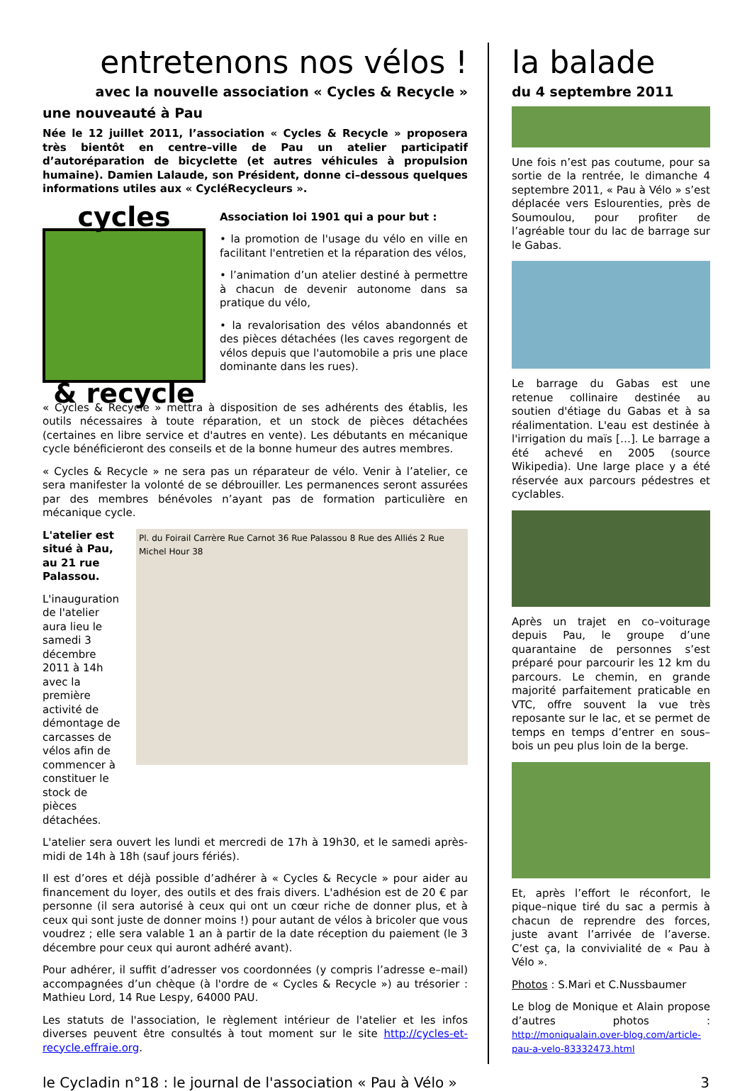entretenons nos vélos !
avec la nouvelle association « Cycles & Recycle »
une nouveauté à Pau
Née le 12 juillet 2011, l’association « Cycles & Recycle » proposera très bientôt en centre–ville de Pau un atelier participatif d’autoréparation de bicyclette (et autres véhicules à propulsion humaine). Damien Lalaude, son Président, donne ci–dessous quelques informations utiles aux « CycléRecycleurs ».
cycles
& recycle
Association loi 1901 qui a pour but :
• la promotion de l'usage du vélo en ville en facilitant l'entretien et la réparation des vélos,
• l’animation d’un atelier destiné à permettre à chacun de devenir autonome dans sa pratique du vélo,
• la revalorisation des vélos abandonnés et des pièces détachées (les caves regorgent de vélos depuis que l'automobile a pris une place dominante dans les rues).
« Cycles & Recycle » mettra à disposition de ses adhérents des établis, les outils nécessaires à toute réparation, et un stock de pièces détachées (certaines en libre service et d'autres en vente). Les débutants en mécanique cycle bénéficieront des conseils et de la bonne humeur des autres membres.
« Cycles & Recycle » ne sera pas un réparateur de vélo. Venir à l’atelier, ce sera manifester la volonté de se débrouiller. Les permanences seront assurées par des membres bénévoles n’ayant pas de formation particulière en mécanique cycle.
L'atelier est situé à Pau, au 21 rue Palassou.
L'inauguration de l'atelier aura lieu le samedi 3 décembre 2011 à 14h avec la première activité de démontage de carcasses de vélos afin de commencer à constituer le stock de pièces détachées.
Pl. du Foirail Carrère Rue Carnot 36 Rue Palassou 8 Rue des Alliés 2 Rue Michel Hour 38
L'atelier sera ouvert les lundi et mercredi de 17h à 19h30, et le samedi après-midi de 14h à 18h (sauf jours fériés).
Il est d’ores et déjà possible d’adhérer à « Cycles & Recycle » pour aider au financement du loyer, des outils et des frais divers. L'adhésion est de 20 € par personne (il sera autorisé à ceux qui ont un cœur riche de donner plus, et à ceux qui sont juste de donner moins !) pour autant de vélos à bricoler que vous voudrez ; elle sera valable 1 an à partir de la date réception du paiement (le 3 décembre pour ceux qui auront adhéré avant).
Pour adhérer, il suffit d’adresser vos coordonnées (y compris l’adresse e–mail) accompagnées d’un chèque (à l'ordre de « Cycles & Recycle ») au trésorier : Mathieu Lord, 14 Rue Lespy, 64000 PAU.
Les statuts de l'association, le règlement intérieur de l'atelier et les infos diverses peuvent être consultés à tout moment sur le site http://cycles-et-recycle.effraie.org.
la balade
du 4 septembre 2011
Une fois n’est pas coutume, pour sa sortie de la rentrée, le dimanche 4 septembre 2011, « Pau à Vélo » s’est déplacée vers Eslourenties, près de Soumoulou, pour profiter de l’agréable tour du lac de barrage sur le Gabas.
Le barrage du Gabas est une retenue collinaire destinée au soutien d'étiage du Gabas et à sa réalimentation. L'eau est destinée à l'irrigation du maïs […]. Le barrage a été achevé en 2005 (source Wikipedia). Une large place y a été réservée aux parcours pédestres et cyclables.
Après un trajet en co–voiturage depuis Pau, le groupe d’une quarantaine de personnes s’est préparé pour parcourir les 12 km du parcours. Le chemin, en grande majorité parfaitement praticable en VTC, offre souvent la vue très reposante sur le lac, et se permet de temps en temps d’entrer en sous–bois un peu plus loin de la berge.
Et, après l’effort le réconfort, le pique–nique tiré du sac a permis à chacun de reprendre des forces, juste avant l’arrivée de l’averse. C’est ça, la convivialité de « Pau à Vélo ».
Photos : S.Mari et C.Nussbaumer
Le blog de Monique et Alain propose d’autres photos : http://moniqualain.over-blog.com/article-pau-a-velo-83332473.html
le Cycladin n°18 : le journal de l'association « Pau à Vélo » 3